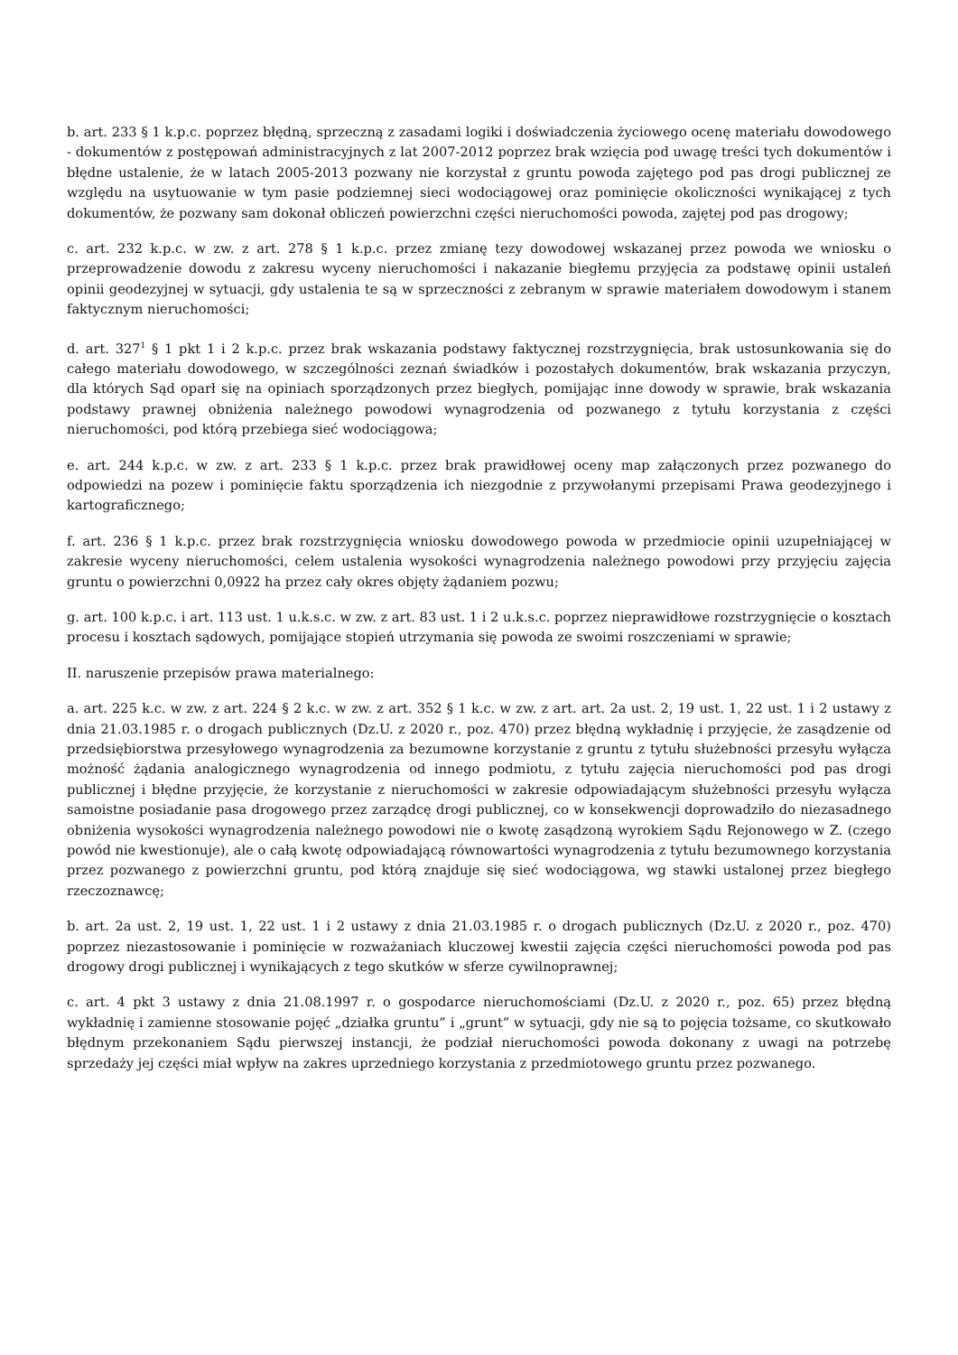b. art. 233 § 1 k.p.c. poprzez błędną, sprzeczną z zasadami logiki i doświadczenia życiowego ocenę materiału dowodowego - dokumentów z postępowań administracyjnych z lat 2007-2012 poprzez brak wzięcia pod uwagę treści tych dokumentów i błędne ustalenie, że w latach 2005-2013 pozwany nie korzystał z gruntu powoda zajętego pod pas drogi publicznej ze względu na usytuowanie w tym pasie podziemnej sieci wodociągowej oraz pominięcie okoliczności wynikającej z tych dokumentów, że pozwany sam dokonał obliczeń powierzchni części nieruchomości powoda, zajętej pod pas drogowy;
c. art. 232 k.p.c. w zw. z art. 278 § 1 k.p.c. przez zmianę tezy dowodowej wskazanej przez powoda we wniosku o przeprowadzenie dowodu z zakresu wyceny nieruchomości i nakazanie biegłemu przyjęcia za podstawę opinii ustaleń opinii geodezyjnej w sytuacji, gdy ustalenia te są w sprzeczności z zebranym w sprawie materiałem dowodowym i stanem faktycznym nieruchomości;
d. art. 327<sup>1</sup> § 1 pkt 1 i 2 k.p.c. przez brak wskazania podstawy faktycznej rozstrzygnięcia, brak ustosunkowania się do całego materiału dowodowego, w szczególności zeznań świadków i pozostałych dokumentów, brak wskazania przyczyn, dla których Sąd oparł się na opiniach sporządzonych przez biegłych, pomijając inne dowody w sprawie, brak wskazania podstawy prawnej obniżenia należnego powodowi wynagrodzenia od pozwanego z tytułu korzystania z części nieruchomości, pod którą przebiega sieć wodociągowa;
e. art. 244 k.p.c. w zw. z art. 233 § 1 k.p.c. przez brak prawidłowej oceny map załączonych przez pozwanego do odpowiedzi na pozew i pominięcie faktu sporządzenia ich niezgodnie z przywołanymi przepisami Prawa geodezyjnego i kartograficznego;
f. art. 236 § 1 k.p.c. przez brak rozstrzygnięcia wniosku dowodowego powoda w przedmiocie opinii uzupełniającej w zakresie wyceny nieruchomości, celem ustalenia wysokości wynagrodzenia należnego powodowi przy przyjęciu zajęcia gruntu o powierzchni 0,0922 ha przez cały okres objęty żądaniem pozwu;
g. art. 100 k.p.c. i art. 113 ust. 1 u.k.s.c. w zw. z art. 83 ust. 1 i 2 u.k.s.c. poprzez nieprawidłowe rozstrzygnięcie o kosztach procesu i kosztach sądowych, pomijające stopień utrzymania się powoda ze swoimi roszczeniami w sprawie;
II. naruszenie przepisów prawa materialnego:
a. art. 225 k.c. w zw. z art. 224 § 2 k.c. w zw. z art. 352 § 1 k.c. w zw. z art. art. 2a ust. 2, 19 ust. 1, 22 ust. 1 i 2 ustawy z dnia 21.03.1985 r. o drogach publicznych (Dz.U. z 2020 r., poz. 470) przez błędną wykładnię i przyjęcie, że zasądzenie od przedsiębiorstwa przesyłowego wynagrodzenia za bezumowne korzystanie z gruntu z tytułu służebności przesyłu wyłącza możność żądania analogicznego wynagrodzenia od innego podmiotu, z tytułu zajęcia nieruchomości pod pas drogi publicznej i błędne przyjęcie, że korzystanie z nieruchomości w zakresie odpowiadającym służebności przesyłu wyłącza samoistne posiadanie pasa drogowego przez zarządcę drogi publicznej, co w konsekwencji doprowadziło do niezasadnego obniżenia wysokości wynagrodzenia należnego powodowi nie o kwotę zasądzoną wyrokiem Sądu Rejonowego w Z. (czego powód nie kwestionuje), ale o całą kwotę odpowiadającą równowartości wynagrodzenia z tytułu bezumownego korzystania przez pozwanego z powierzchni gruntu, pod którą znajduje się sieć wodociągowa, wg stawki ustalonej przez biegłego rzeczoznawcę;
b. art. 2a ust. 2, 19 ust. 1, 22 ust. 1 i 2 ustawy z dnia 21.03.1985 r. o drogach publicznych (Dz.U. z 2020 r., poz. 470) poprzez niezastosowanie i pominięcie w rozważaniach kluczowej kwestii zajęcia części nieruchomości powoda pod pas drogowy drogi publicznej i wynikających z tego skutków w sferze cywilnoprawnej;
c. art. 4 pkt 3 ustawy z dnia 21.08.1997 r. o gospodarce nieruchomościami (Dz.U. z 2020 r., poz. 65) przez błędną wykładnię i zamienne stosowanie pojęć „działka gruntu” i „grunt” w sytuacji, gdy nie są to pojęcia tożsame, co skutkowało błędnym przekonaniem Sądu pierwszej instancji, że podział nieruchomości powoda dokonany z uwagi na potrzebę sprzedaży jej części miał wpływ na zakres uprzedniego korzystania z przedmiotowego gruntu przez pozwanego.